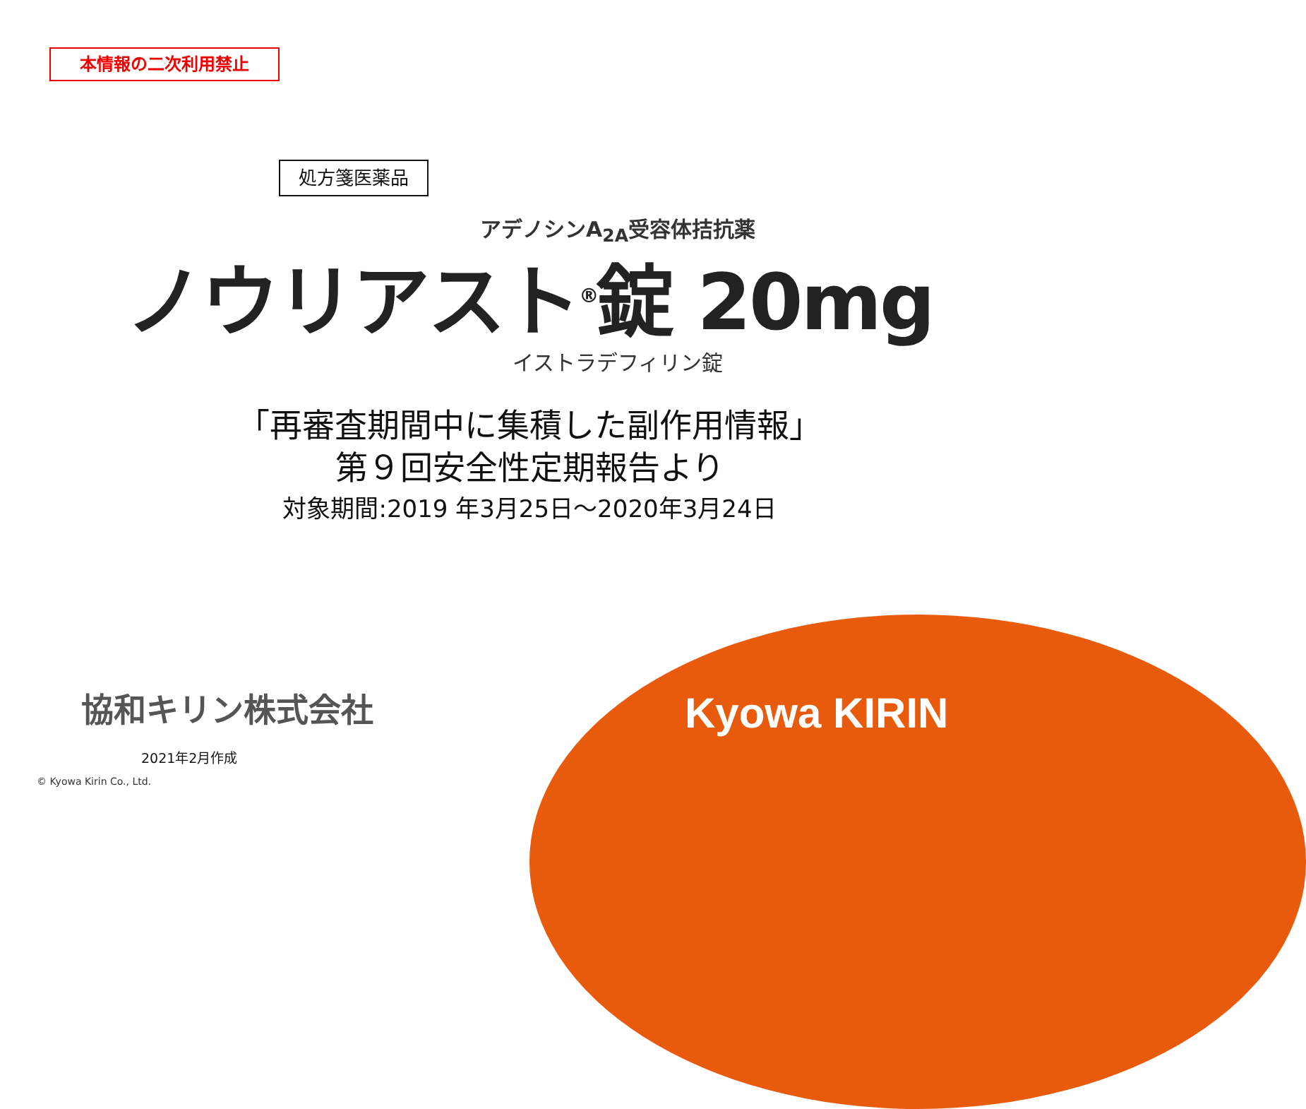本情報の二次利用禁止
処方箋医薬品
アデノシンA<sub>2A</sub>受容体拮抗薬
ノウリアスト<sup>®</sup>錠 20mg
イストラデフィリン錠
「再審査期間中に集積した副作用情報」
第９回安全性定期報告より
対象期間:2019 年3月25日～2020年3月24日
協和キリン株式会社
2021年2月作成
© Kyowa Kirin Co., Ltd.
Kyowa KIRIN